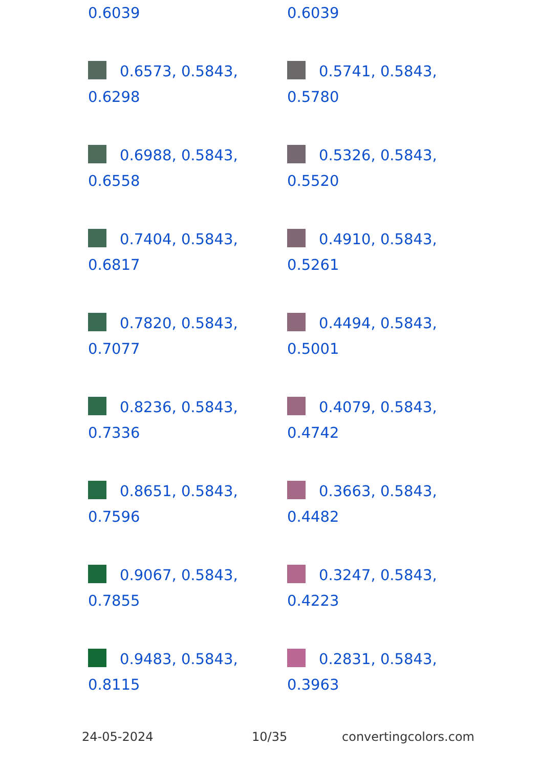0.6039 0.6039
0.6573, 0.5843, 0.6298 0.5741, 0.5843, 0.5780
0.6988, 0.5843, 0.6558 0.5326, 0.5843, 0.5520
0.7404, 0.5843, 0.6817 0.4910, 0.5843, 0.5261
0.7820, 0.5843, 0.7077 0.4494, 0.5843, 0.5001
0.8236, 0.5843, 0.7336 0.4079, 0.5843, 0.4742
0.8651, 0.5843, 0.7596 0.3663, 0.5843, 0.4482
0.9067, 0.5843, 0.7855 0.3247, 0.5843, 0.4223
0.9483, 0.5843, 0.8115 0.2831, 0.5843, 0.3963
24-05-2024 10/35 convertingcolors.com